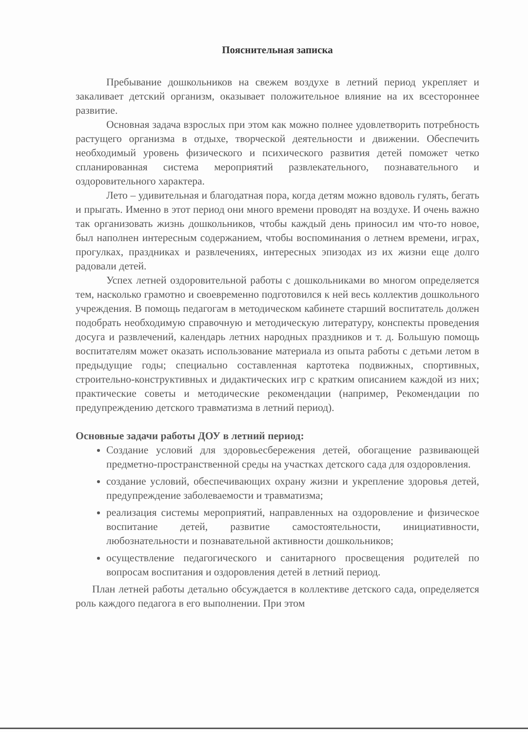Пояснительная записка
Пребывание дошкольников на свежем воздухе в летний период укрепляет и закаливает детский организм, оказывает положительное влияние на их всестороннее развитие.
Основная задача взрослых при этом как можно полнее удовлетворить потребность растущего организма в отдыхе, творческой деятельности и движении. Обеспечить необходимый уровень физического и психического развития детей поможет четко спланированная система мероприятий развлекательного, познавательного и оздоровительного характера.
Лето – удивительная и благодатная пора, когда детям можно вдоволь гулять, бегать и прыгать. Именно в этот период они много времени проводят на воздухе. И очень важно так организовать жизнь дошкольников, чтобы каждый день приносил им что-то новое, был наполнен интересным содержанием, чтобы воспоминания о летнем времени, играх, прогулках, праздниках и развлечениях, интересных эпизодах из их жизни еще долго радовали детей.
Успех летней оздоровительной работы с дошкольниками во многом определяется тем, насколько грамотно и своевременно подготовился к ней весь коллектив дошкольного учреждения. В помощь педагогам в методическом кабинете старший воспитатель должен подобрать необходимую справочную и методическую литературу, конспекты проведения досуга и развлечений, календарь летних народных праздников и т. д. Большую помощь воспитателям может оказать использование материала из опыта работы с детьми летом в предыдущие годы; специально составленная картотека подвижных, спортивных, строительно-конструктивных и дидактических игр с кратким описанием каждой из них; практические советы и методические рекомендации (например, Рекомендации по предупреждению детского травматизма в летний период).
Основные задачи работы ДОУ в летний период:
Создание условий для здоровьесбережения детей, обогащение развивающей предметно-пространственной среды на участках детского сада для оздоровления.
создание условий, обеспечивающих охрану жизни и укрепление здоровья детей, предупреждение заболеваемости и травматизма;
реализация системы мероприятий, направленных на оздоровление и физическое воспитание детей, развитие самостоятельности, инициативности, любознательности и познавательной активности дошкольников;
осуществление педагогического и санитарного просвещения родителей по вопросам воспитания и оздоровления детей в летний период.
План летней работы детально обсуждается в коллективе детского сада, определяется роль каждого педагога в его выполнении. При этом